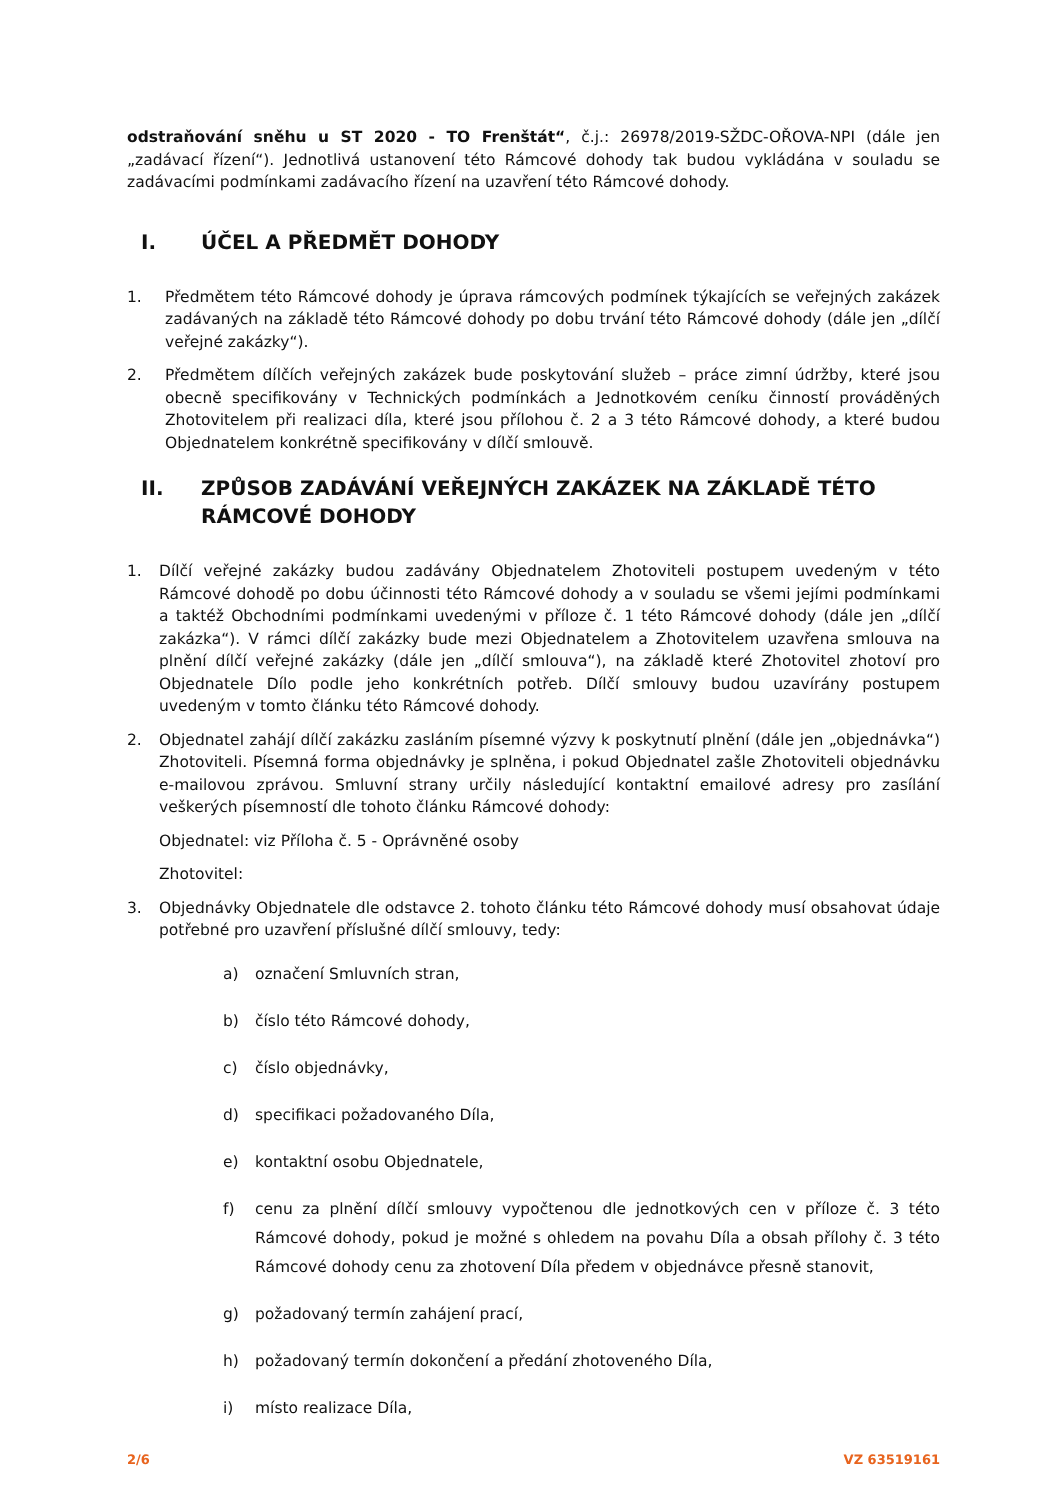odstraňování sněhu u ST 2020 - TO Frenštát“, č.j.: 26978/2019-SŽDC-OŘOVA-NPI (dále jen „zadávací řízení“). Jednotlivá ustanovení této Rámcové dohody tak budou vykládána v souladu se zadávacími podmínkami zadávacího řízení na uzavření této Rámcové dohody.
I. ÚČEL A PŘEDMĚT DOHODY
1. Předmětem této Rámcové dohody je úprava rámcových podmínek týkajících se veřejných zakázek zadávaných na základě této Rámcové dohody po dobu trvání této Rámcové dohody (dále jen „dílčí veřejné zakázky“).
2. Předmětem dílčích veřejných zakázek bude poskytování služeb – práce zimní údržby, které jsou obecně specifikovány v Technických podmínkách a Jednotkovém ceníku činností prováděných Zhotovitelem při realizaci díla, které jsou přílohou č. 2 a 3 této Rámcové dohody, a které budou Objednatelem konkrétně specifikovány v dílčí smlouvě.
II. ZPŮSOB ZADÁVÁNÍ VEŘEJNÝCH ZAKÁZEK NA ZÁKLADĚ TÉTO RÁMCOVÉ DOHODY
1. Dílčí veřejné zakázky budou zadávány Objednatelem Zhotoviteli postupem uvedeným v této Rámcové dohodě po dobu účinnosti této Rámcové dohody a v souladu se všemi jejími podmínkami a taktéž Obchodními podmínkami uvedenými v příloze č. 1 této Rámcové dohody (dále jen „dílčí zakázka“). V rámci dílčí zakázky bude mezi Objednatelem a Zhotovitelem uzavřena smlouva na plnění dílčí veřejné zakázky (dále jen „dílčí smlouva“), na základě které Zhotovitel zhotoví pro Objednatele Dílo podle jeho konkrétních potřeb. Dílčí smlouvy budou uzavírány postupem uvedeným v tomto článku této Rámcové dohody.
2. Objednatel zahájí dílčí zakázku zasláním písemné výzvy k poskytnutí plnění (dále jen „objednávka“) Zhotoviteli. Písemná forma objednávky je splněna, i pokud Objednatel zašle Zhotoviteli objednávku e-mailovou zprávou. Smluvní strany určily následující kontaktní emailové adresy pro zasílání veškerých písemností dle tohoto článku Rámcové dohody:
Objednatel: viz Příloha č. 5 - Oprávněné osoby
Zhotovitel:
3. Objednávky Objednatele dle odstavce 2. tohoto článku této Rámcové dohody musí obsahovat údaje potřebné pro uzavření příslušné dílčí smlouvy, tedy:
a) označení Smluvních stran,
b) číslo této Rámcové dohody,
c) číslo objednávky,
d) specifikaci požadovaného Díla,
e) kontaktní osobu Objednatele,
f) cenu za plnění dílčí smlouvy vypočtenou dle jednotkových cen v příloze č. 3 této Rámcové dohody, pokud je možné s ohledem na povahu Díla a obsah přílohy č. 3 této Rámcové dohody cenu za zhotovení Díla předem v objednávce přesně stanovit,
g) požadovaný termín zahájení prací,
h) požadovaný termín dokončení a předání zhotoveného Díla,
i) místo realizace Díla,
2/6 VZ 63519161